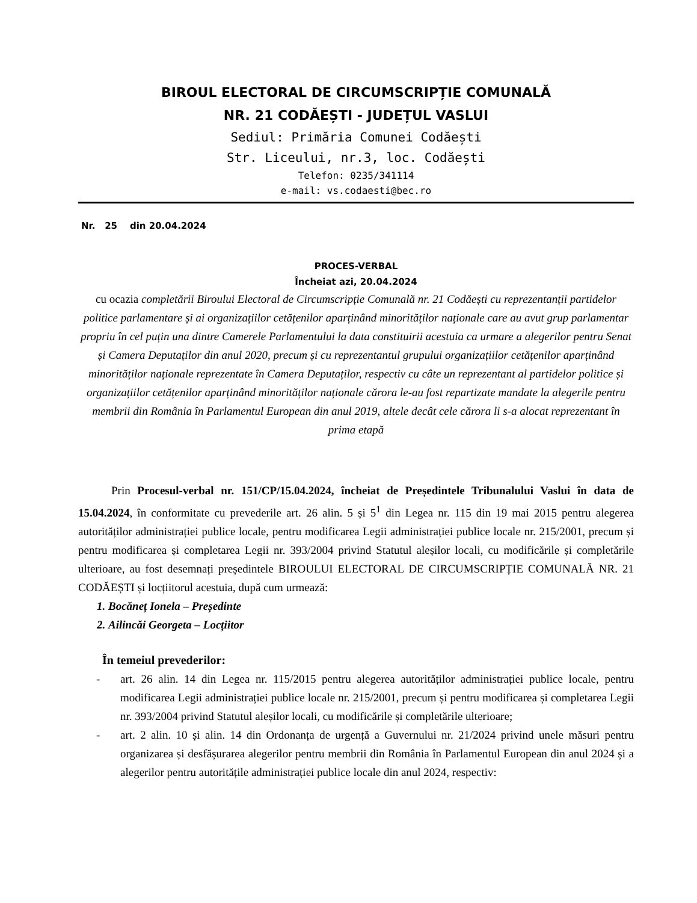BIROUL ELECTORAL DE CIRCUMSCRIPȚIE COMUNALĂ
NR. 21 CODĂEȘTI - JUDEȚUL VASLUI
Sediul: Primăria Comunei Codăești
Str. Liceului, nr.3, loc. Codăești
Telefon: 0235/341114
e-mail: vs.codaesti@bec.ro
Nr. 25 din 20.04.2024
PROCES-VERBAL
Încheiat azi, 20.04.2024
cu ocazia completării Biroului Electoral de Circumscripție Comunală nr. 21 Codăești cu reprezentanții partidelor politice parlamentare și ai organizațiilor cetățenilor aparținând minorităților naționale care au avut grup parlamentar propriu în cel puțin una dintre Camerele Parlamentului la data constituirii acestuia ca urmare a alegerilor pentru Senat și Camera Deputaților din anul 2020, precum și cu reprezentantul grupului organizațiilor cetățenilor aparținând minorităților naționale reprezentate în Camera Deputaților, respectiv cu câte un reprezentant al partidelor politice și organizațiilor cetățenilor aparținând minorităților naționale cărora le-au fost repartizate mandate la alegerile pentru membrii din România în Parlamentul European din anul 2019, altele decât cele cărora li s-a alocat reprezentant în prima etapă
Prin Procesul-verbal nr. 151/CP/15.04.2024, încheiat de Președintele Tribunalului Vaslui în data de 15.04.2024, în conformitate cu prevederile art. 26 alin. 5 și 5<sup>1</sup> din Legea nr. 115 din 19 mai 2015 pentru alegerea autorităților administrației publice locale, pentru modificarea Legii administrației publice locale nr. 215/2001, precum și pentru modificarea și completarea Legii nr. 393/2004 privind Statutul aleșilor locali, cu modificările și completările ulterioare, au fost desemnați președintele BIROULUI ELECTORAL DE CIRCUMSCRIPȚIE COMUNALĂ NR. 21 CODĂEȘTI și locțiitorul acestuia, după cum urmează:
1. Bocăneț Ionela – Președinte
2. Ailincăi Georgeta – Locțiitor
În temeiul prevederilor:
- art. 26 alin. 14 din Legea nr. 115/2015 pentru alegerea autorităților administrației publice locale, pentru modificarea Legii administrației publice locale nr. 215/2001, precum și pentru modificarea și completarea Legii nr. 393/2004 privind Statutul aleșilor locali, cu modificările și completările ulterioare;
- art. 2 alin. 10 și alin. 14 din Ordonanța de urgență a Guvernului nr. 21/2024 privind unele măsuri pentru organizarea și desfășurarea alegerilor pentru membrii din România în Parlamentul European din anul 2024 și a alegerilor pentru autoritățile administrației publice locale din anul 2024, respectiv: